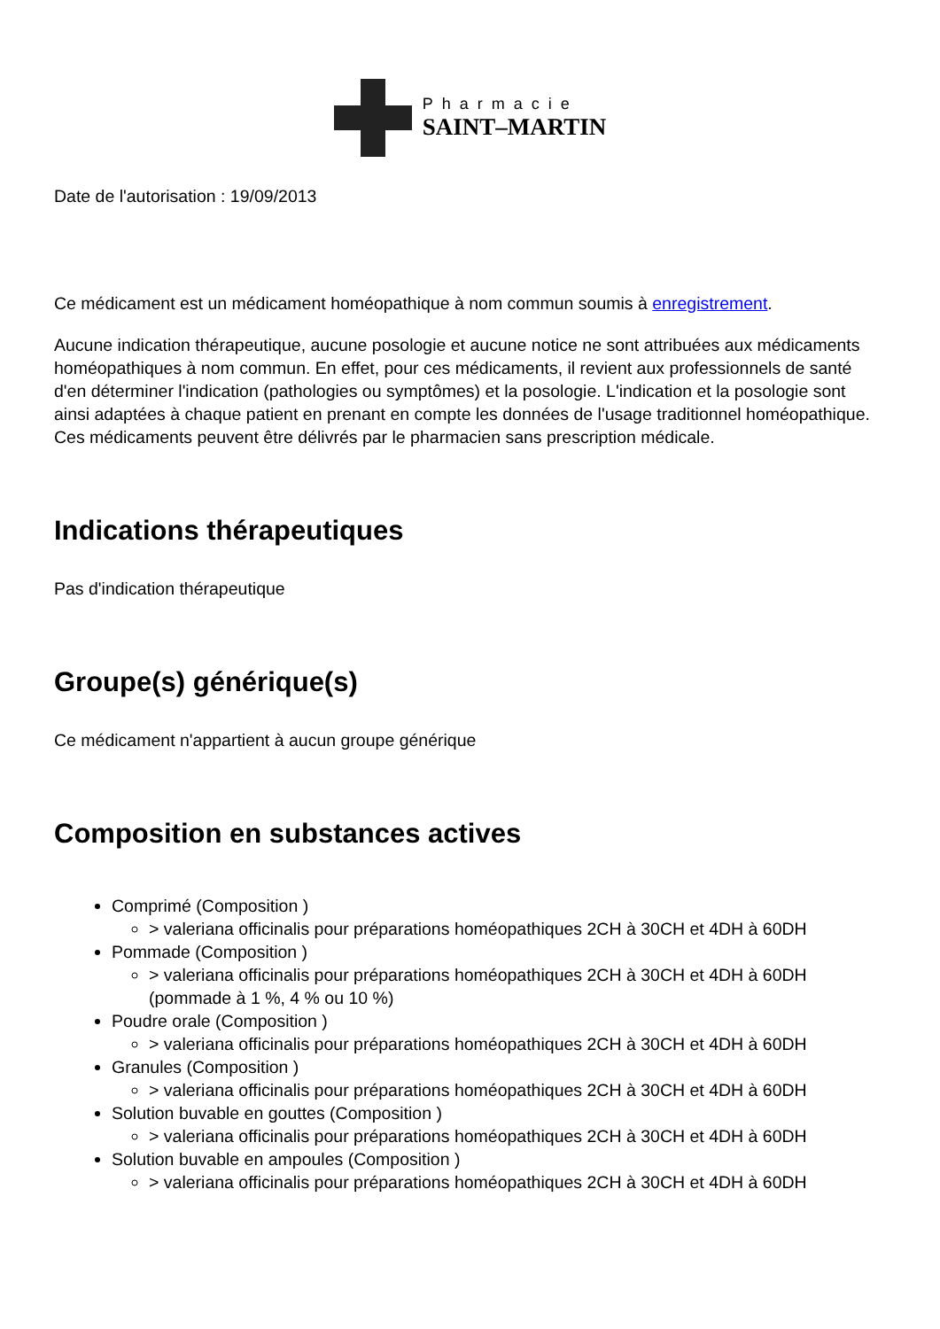Pharmacie
SAINT–MARTIN
Date de l'autorisation : 19/09/2013
Ce médicament est un médicament homéopathique à nom commun soumis à enregistrement.
Aucune indication thérapeutique, aucune posologie et aucune notice ne sont attribuées aux médicaments homéopathiques à nom commun. En effet, pour ces médicaments, il revient aux professionnels de santé d'en déterminer l'indication (pathologies ou symptômes) et la posologie. L'indication et la posologie sont ainsi adaptées à chaque patient en prenant en compte les données de l'usage traditionnel homéopathique. Ces médicaments peuvent être délivrés par le pharmacien sans prescription médicale.
Indications thérapeutiques
Pas d'indication thérapeutique
Groupe(s) générique(s)
Ce médicament n'appartient à aucun groupe générique
Composition en substances actives
Comprimé (Composition )
> valeriana officinalis pour préparations homéopathiques 2CH à 30CH et 4DH à 60DH
Pommade (Composition )
> valeriana officinalis pour préparations homéopathiques 2CH à 30CH et 4DH à 60DH (pommade à 1 %, 4 % ou 10 %)
Poudre orale (Composition )
> valeriana officinalis pour préparations homéopathiques 2CH à 30CH et 4DH à 60DH
Granules (Composition )
> valeriana officinalis pour préparations homéopathiques 2CH à 30CH et 4DH à 60DH
Solution buvable en gouttes (Composition )
> valeriana officinalis pour préparations homéopathiques 2CH à 30CH et 4DH à 60DH
Solution buvable en ampoules (Composition )
> valeriana officinalis pour préparations homéopathiques 2CH à 30CH et 4DH à 60DH